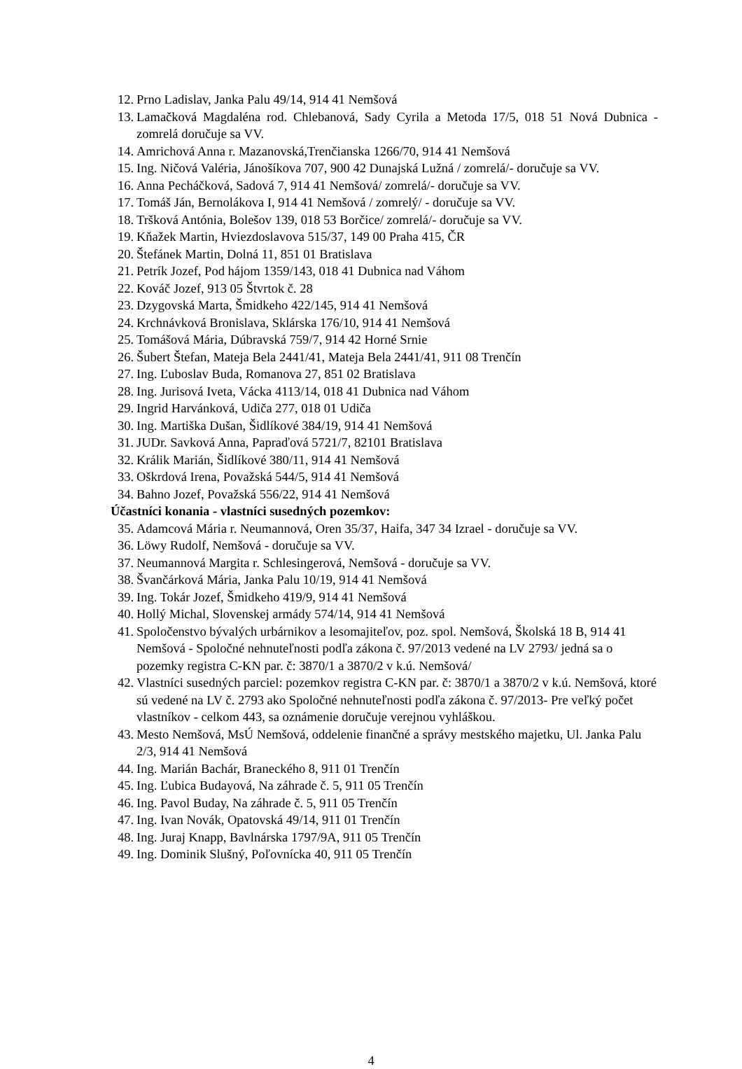12. Prno Ladislav, Janka Palu 49/14, 914 41 Nemšová
13. Lamačková Magdaléna rod. Chlebanová, Sady Cyrila a Metoda 17/5, 018 51 Nová Dubnica - zomrelá doručuje sa VV.
14. Amrichová Anna r. Mazanovská,Trenčianska 1266/70, 914 41 Nemšová
15. Ing. Ničová Valéria, Jánošíkova 707, 900 42 Dunajská Lužná / zomrelá/- doručuje sa VV.
16. Anna Pecháčková, Sadová 7, 914 41 Nemšová/ zomrelá/- doručuje sa VV.
17. Tomáš Ján, Bernolákova I, 914 41 Nemšová / zomrelý/ - doručuje sa VV.
18. Tršková Antónia, Bolešov 139, 018 53 Borčice/ zomrelá/- doručuje sa VV.
19. Kňažek Martin, Hviezdoslavova 515/37, 149 00 Praha 415, ČR
20. Štefánek Martin, Dolná 11, 851 01 Bratislava
21. Petrík Jozef, Pod hájom 1359/143, 018 41 Dubnica nad Váhom
22. Kováč Jozef, 913 05 Štvrtok č. 28
23. Dzygovská Marta, Šmidkeho 422/145, 914 41 Nemšová
24. Krchnávková Bronislava, Sklárska 176/10, 914 41 Nemšová
25. Tomášová Mária, Dúbravská 759/7, 914 42 Horné Srnie
26. Šubert Štefan, Mateja Bela 2441/41, Mateja Bela 2441/41, 911 08 Trenčín
27. Ing. Ľuboslav Buda, Romanova 27, 851 02 Bratislava
28. Ing. Jurisová Iveta, Vácka 4113/14, 018 41 Dubnica nad Váhom
29. Ingrid Harvánková, Udiča 277, 018 01 Udiča
30. Ing. Martiška Dušan, Šidlíkové 384/19, 914 41 Nemšová
31. JUDr. Savková Anna, Papraďová 5721/7, 82101 Bratislava
32. Králik Marián, Šidlíkové 380/11, 914 41 Nemšová
33. Oškrdová Irena, Považská 544/5, 914 41 Nemšová
34. Bahno Jozef, Považská 556/22, 914 41 Nemšová
Účastníci konania - vlastníci susedných pozemkov:
35. Adamcová Mária r. Neumannová, Oren 35/37, Haifa, 347 34 Izrael - doručuje sa VV.
36. Löwy Rudolf, Nemšová - doručuje sa VV.
37. Neumannová Margita r. Schlesingerová, Nemšová - doručuje sa VV.
38. Švančárková Mária, Janka Palu 10/19, 914 41 Nemšová
39. Ing. Tokár Jozef, Šmidkeho 419/9, 914 41 Nemšová
40. Hollý Michal, Slovenskej armády 574/14, 914 41 Nemšová
41. Spoločenstvo bývalých urbárnikov a lesomajiteľov, poz. spol. Nemšová, Školská 18 B, 914 41 Nemšová - Spoločné nehnuteľnosti podľa zákona č. 97/2013 vedené na LV 2793/ jedná sa o pozemky registra C-KN par. č: 3870/1 a 3870/2 v k.ú. Nemšová/
42. Vlastníci susedných parciel: pozemkov registra C-KN par. č: 3870/1 a 3870/2 v k.ú. Nemšová, ktoré sú vedené na LV č. 2793 ako Spoločné nehnuteľnosti podľa zákona č. 97/2013- Pre veľký počet vlastníkov - celkom 443, sa oznámenie doručuje verejnou vyhláškou.
43. Mesto Nemšová, MsÚ Nemšová, oddelenie finančné a správy mestského majetku, Ul. Janka Palu 2/3, 914 41 Nemšová
44. Ing. Marián Bachár, Braneckého 8, 911 01 Trenčín
45. Ing. Ľubica Budayová, Na záhrade č. 5, 911 05 Trenčín
46. Ing. Pavol Buday, Na záhrade č. 5, 911 05 Trenčín
47. Ing. Ivan Novák, Opatovská 49/14, 911 01 Trenčín
48. Ing. Juraj Knapp, Bavlnárska 1797/9A, 911 05 Trenčín
49. Ing. Dominik Slušný, Poľovnícka 40, 911 05 Trenčín
4